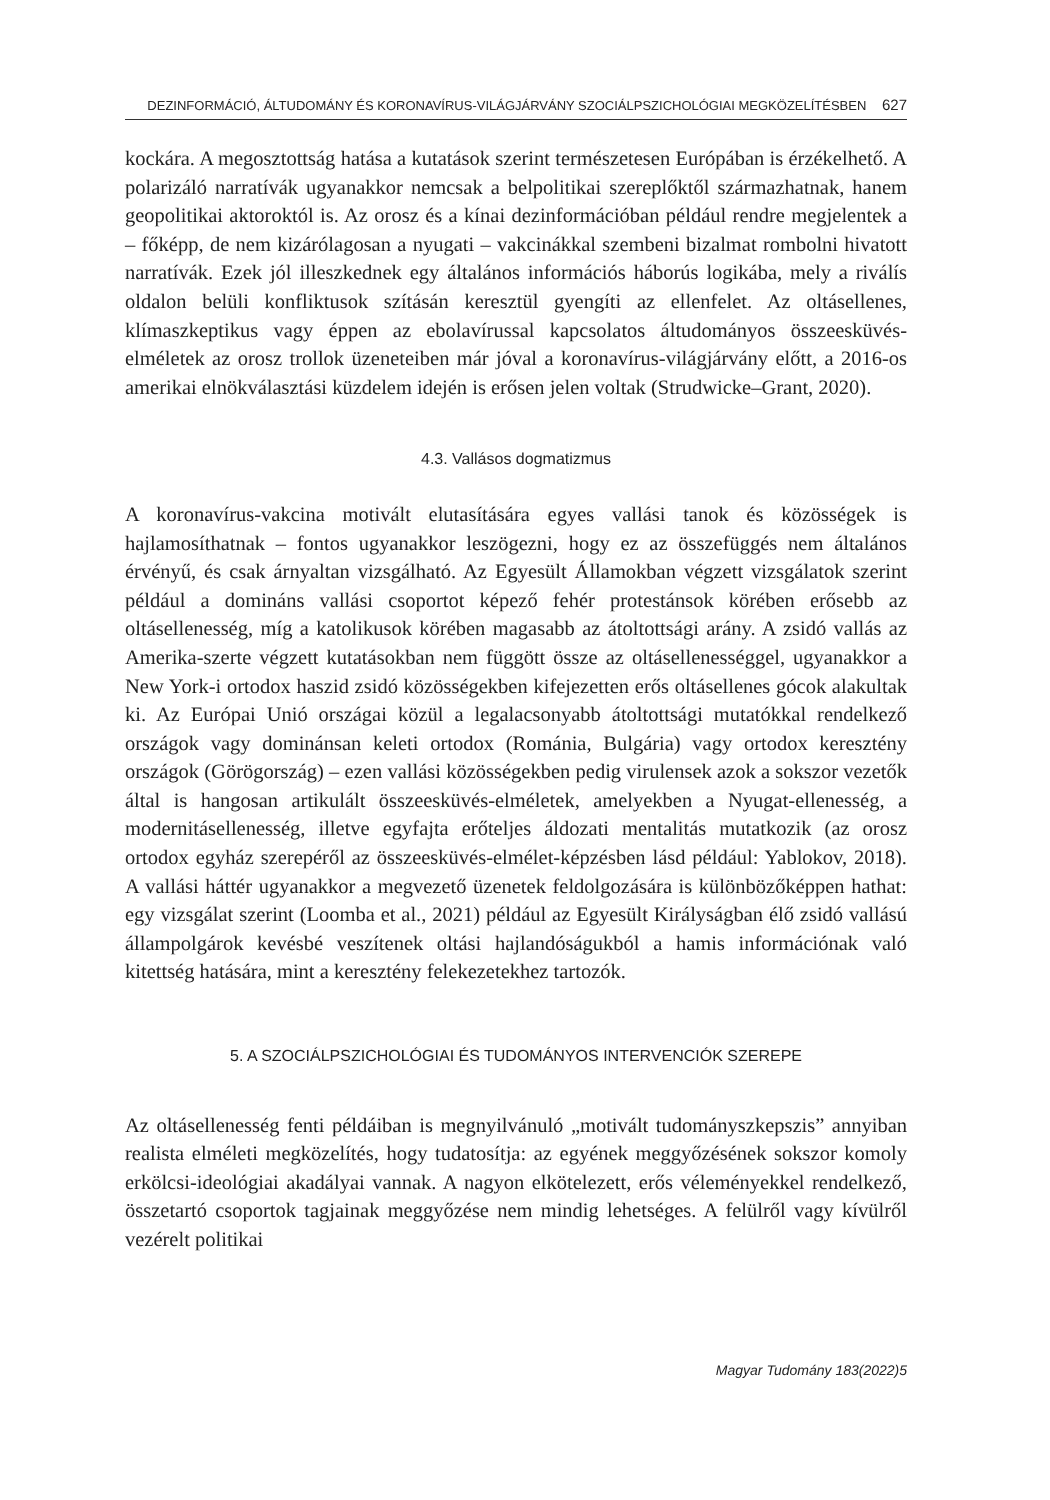DEZINFORMÁCIÓ, ÁLTUDOMÁNY ÉS KORONAVÍRUS-VILÁGJÁRVÁNY SZOCIÁLPSZICHOLÓGIAI MEGKÖZELÍTÉSBEN 627
kockára. A megosztottság hatása a kutatások szerint természetesen Európában is érzékelhető. A polarizáló narratívák ugyanakkor nemcsak a belpolitikai szereplőktől származhatnak, hanem geopolitikai aktoroktól is. Az orosz és a kínai dezinformációban például rendre megjelentek a – főképp, de nem kizárólagosan a nyugati – vakcinákkal szembeni bizalmat rombolni hivatott narratívák. Ezek jól illeszkednek egy általános információs háborús logikába, mely a riválís oldalon belüli konfliktusok szításán keresztül gyengíti az ellenfelet. Az oltásellenes, klímaszkeptikus vagy éppen az ebolavírussal kapcsolatos áltudományos összeesküvés-elméletek az orosz trollok üzeneteiben már jóval a koronavírus-világjárvány előtt, a 2016-os amerikai elnökválasztási küzdelem idején is erősen jelen voltak (Strudwicke–Grant, 2020).
4.3. Vallásos dogmatizmus
A koronavírus-vakcina motivált elutasítására egyes vallási tanok és közösségek is hajlamosíthatnak – fontos ugyanakkor leszögezni, hogy ez az összefüggés nem általános érvényű, és csak árnyaltan vizsgálható. Az Egyesült Államokban végzett vizsgálatok szerint például a domináns vallási csoportot képező fehér protestánsok körében erősebb az oltásellenesség, míg a katolikusok körében magasabb az átoltottsági arány. A zsidó vallás az Amerika-szerte végzett kutatásokban nem függött össze az oltásellenességgel, ugyanakkor a New York-i ortodox haszid zsidó közösségekben kifejezetten erős oltásellenes gócok alakultak ki. Az Európai Unió országai közül a legalacsonyabb átoltottsági mutatókkal rendelkező országok vagy dominánsan keleti ortodox (Románia, Bulgária) vagy ortodox keresztény országok (Görögország) – ezen vallási közösségekben pedig virulensek azok a sokszor vezetők által is hangosan artikulált összeesküvés-elméletek, amelyekben a Nyugat-ellenesség, a modernitásellenesség, illetve egyfajta erőteljes áldozati mentalitás mutatkozik (az orosz ortodox egyház szerepéről az összeesküvés-elmélet-képzésben lásd például: Yablokov, 2018). A vallási háttér ugyanakkor a megvezető üzenetek feldolgozására is különbözőképpen hathat: egy vizsgálat szerint (Loomba et al., 2021) például az Egyesült Királyságban élő zsidó vallású állampolgárok kevésbé veszítenek oltási hajlandóságukból a hamis információnak való kitettség hatására, mint a keresztény felekezetekhez tartozók.
5. A SZOCIÁLPSZICHOLÓGIAI ÉS TUDOMÁNYOS INTERVENCIÓK SZEREPE
Az oltásellenesség fenti példáiban is megnyilvánuló „motivált tudományszkepszis” annyiban realista elméleti megközelítés, hogy tudatosítja: az egyének meggyőzésének sokszor komoly erkölcsi-ideológiai akadályai vannak. A nagyon elkötelezett, erős véleményekkel rendelkező, összetartó csoportok tagjainak meggyőzése nem mindig lehetséges. A felülről vagy kívülről vezérelt politikai
Magyar Tudomány 183(2022)5